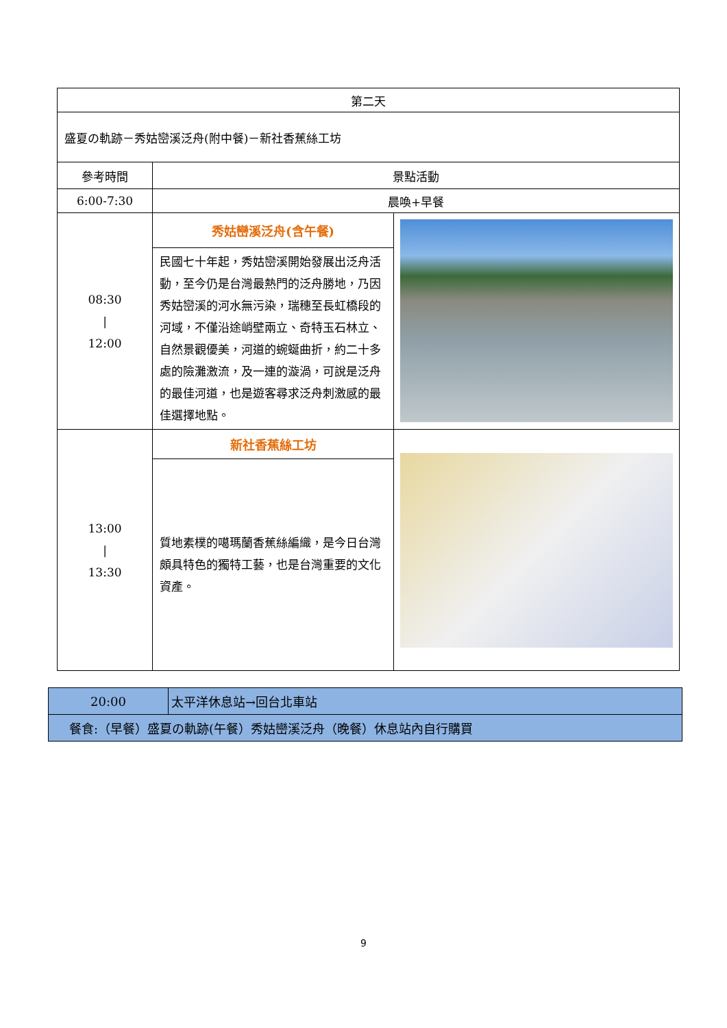| 第二天 | | |
| 盛夏の軌跡－秀姑巒溪泛舟(附中餐)－新社香蕉絲工坊 | | |
| 參考時間 | 景點活動 | |
| 6:00-7:30 | 晨喚+早餐 | |
| 08:30 / 12:00 | 秀姑巒溪泛舟(含午餐) | |
| | 民國七十年起，秀姑巒溪開始發展出泛舟活動，至今仍是台灣最熱門的泛舟勝地，乃因秀姑巒溪的河水無污染，瑞穗至長虹橋段的河域，不僅沿途峭壁兩立、奇特玉石林立、自然景觀優美，河道的蜿蜒曲折，約二十多處的險灘激流，及一連的漩渦，可說是泛舟的最佳河道，也是遊客尋求泛舟刺激感的最佳選擇地點。 | |
| 13:00 / 13:30 | 新社香蕉絲工坊 | |
| | 質地素樸的噶瑪蘭香蕉絲編織，是今日台灣頗具特色的獨特工藝，也是台灣重要的文化資產。 | |
| 20:00 | 太平洋休息站→回台北車站 |
| 餐食:（早餐）盛夏の軌跡(午餐）秀姑巒溪泛舟（晚餐）休息站內自行購買 | |
9